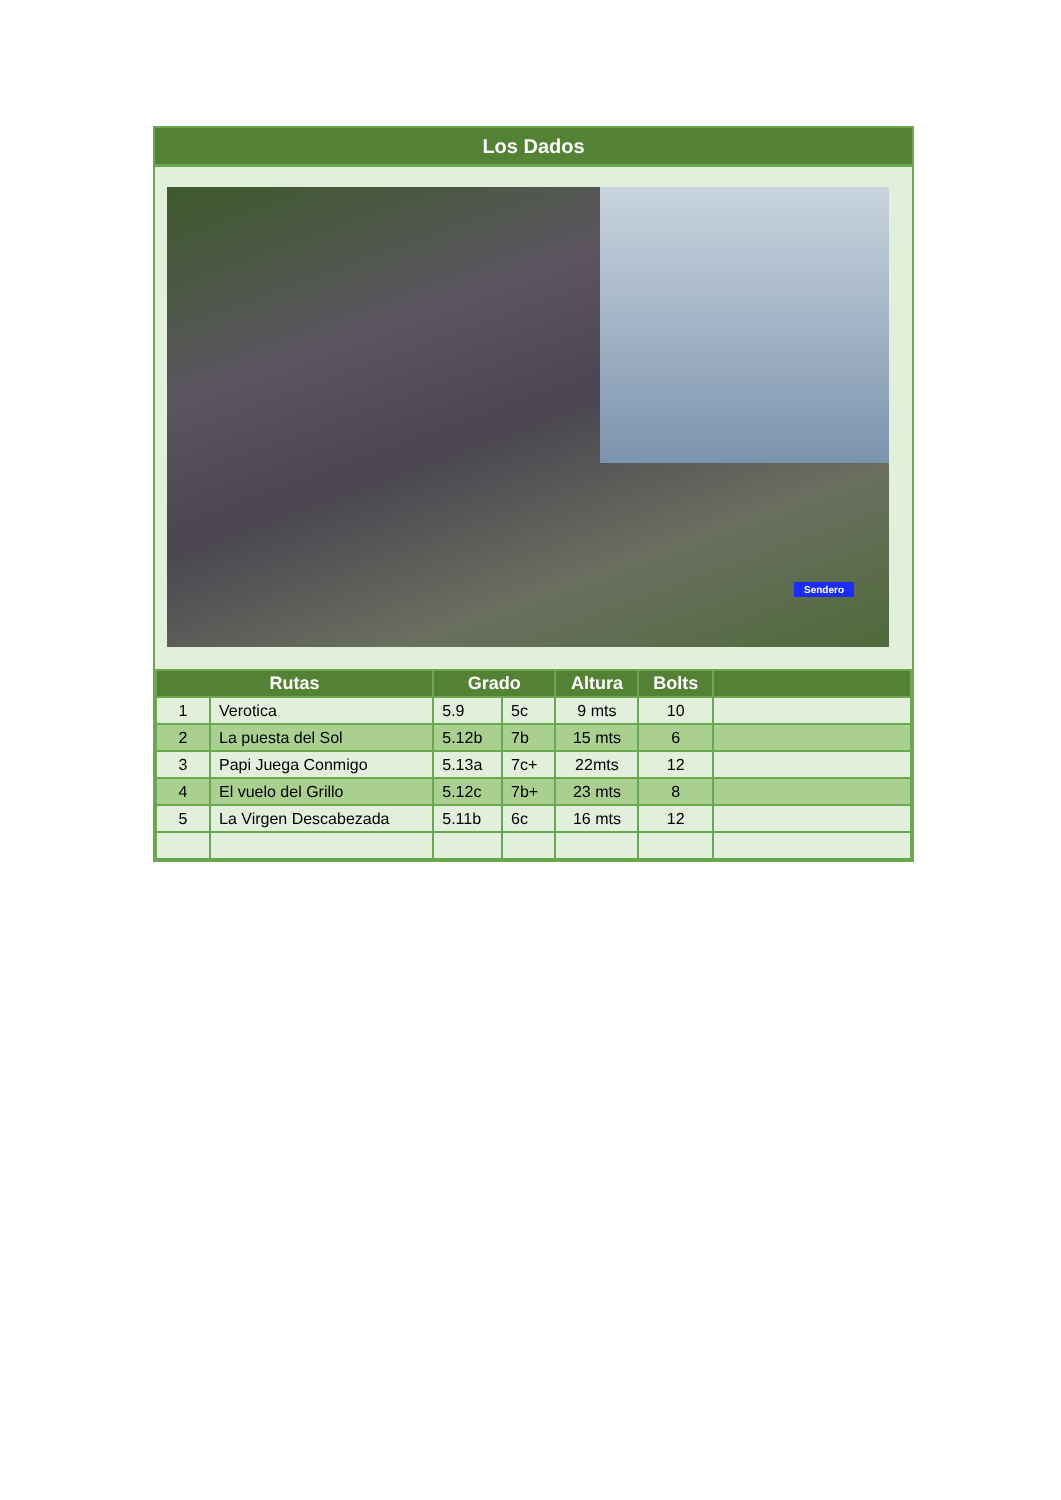Los Dados
Sendero
| Rutas | | Grado | | Altura | Bolts | |
| --- | --- | --- | --- | --- | --- | --- |
| 1 | Verotica | 5.9 | 5c | 9 mts | 10 | |
| 2 | La puesta del Sol | 5.12b | 7b | 15 mts | 6 | |
| 3 | Papi Juega Conmigo | 5.13a | 7c+ | 22mts | 12 | |
| 4 | El vuelo del Grillo | 5.12c | 7b+ | 23 mts | 8 | |
| 5 | La Virgen Descabezada | 5.11b | 6c | 16 mts | 12 | |